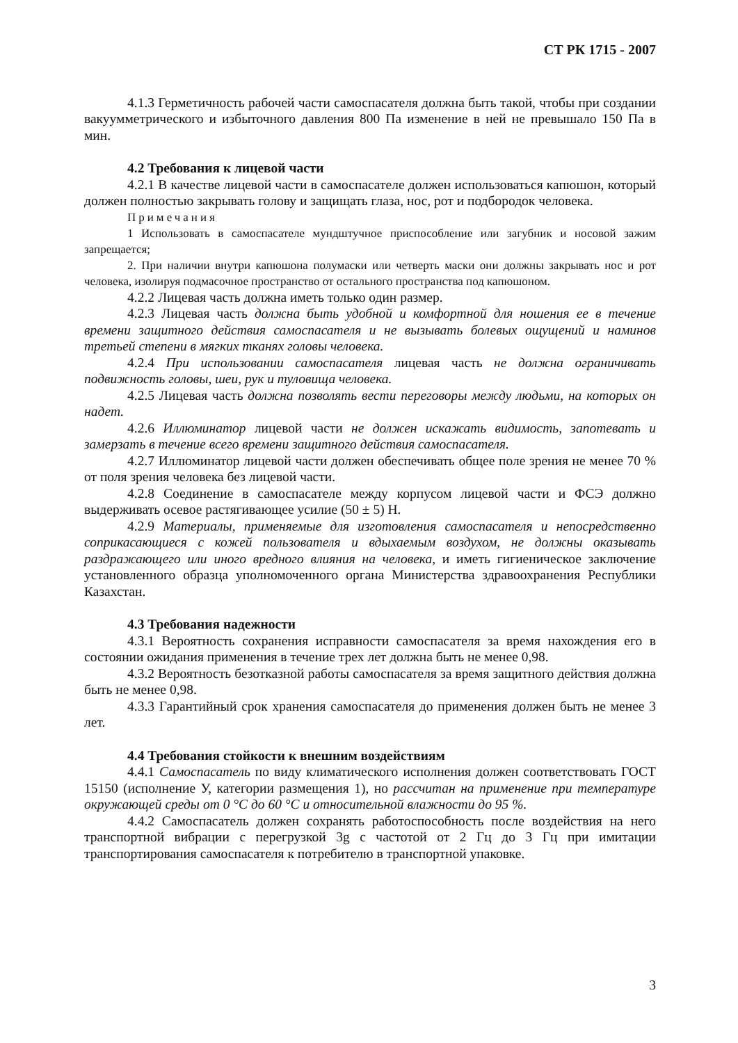СТ РК 1715 - 2007
4.1.3 Герметичность рабочей части самоспасателя должна быть такой, чтобы при создании вакуумметрического и избыточного давления 800 Па изменение в ней не превышало 150 Па в мин.
4.2 Требования к лицевой части
4.2.1 В качестве лицевой части в самоспасателе должен использоваться капюшон, который должен полностью закрывать голову и защищать глаза, нос, рот и подбородок человека.
Примечания
1 Использовать в самоспасателе мундштучное приспособление или загубник и носовой зажим запрещается;
2. При наличии внутри капюшона полумаски или четверть маски они должны закрывать нос и рот человека, изолируя подмасочное пространство от остального пространства под капюшоном.
4.2.2 Лицевая часть должна иметь только один размер.
4.2.3 Лицевая часть должна быть удобной и комфортной для ношения ее в течение времени защитного действия самоспасателя и не вызывать болевых ощущений и наминов третьей степени в мягких тканях головы человека.
4.2.4 При использовании самоспасателя лицевая часть не должна ограничивать подвижность головы, шеи, рук и туловища человека.
4.2.5 Лицевая часть должна позволять вести переговоры между людьми, на которых он надет.
4.2.6 Иллюминатор лицевой части не должен искажать видимость, запотевать и замерзать в течение всего времени защитного действия самоспасателя.
4.2.7 Иллюминатор лицевой части должен обеспечивать общее поле зрения не менее 70 % от поля зрения человека без лицевой части.
4.2.8 Соединение в самоспасателе между корпусом лицевой части и ФСЭ должно выдерживать осевое растягивающее усилие (50 ± 5) Н.
4.2.9 Материалы, применяемые для изготовления самоспасателя и непосредственно соприкасающиеся с кожей пользователя и вдыхаемым воздухом, не должны оказывать раздражающего или иного вредного влияния на человека, и иметь гигиеническое заключение установленного образца уполномоченного органа Министерства здравоохранения Республики Казахстан.
4.3 Требования надежности
4.3.1 Вероятность сохранения исправности самоспасателя за время нахождения его в состоянии ожидания применения в течение трех лет должна быть не менее 0,98.
4.3.2 Вероятность безотказной работы самоспасателя за время защитного действия должна быть не менее 0,98.
4.3.3 Гарантийный срок хранения самоспасателя до применения должен быть не менее 3 лет.
4.4 Требования стойкости к внешним воздействиям
4.4.1 Самоспасатель по виду климатического исполнения должен соответствовать ГОСТ 15150 (исполнение У, категории размещения 1), но рассчитан на применение при температуре окружающей среды от 0 °С до 60 °С и относительной влажности до 95 %.
4.4.2 Самоспасатель должен сохранять работоспособность после воздействия на него транспортной вибрации с перегрузкой 3g с частотой от 2 Гц до 3 Гц при имитации транспортирования самоспасателя к потребителю в транспортной упаковке.
3